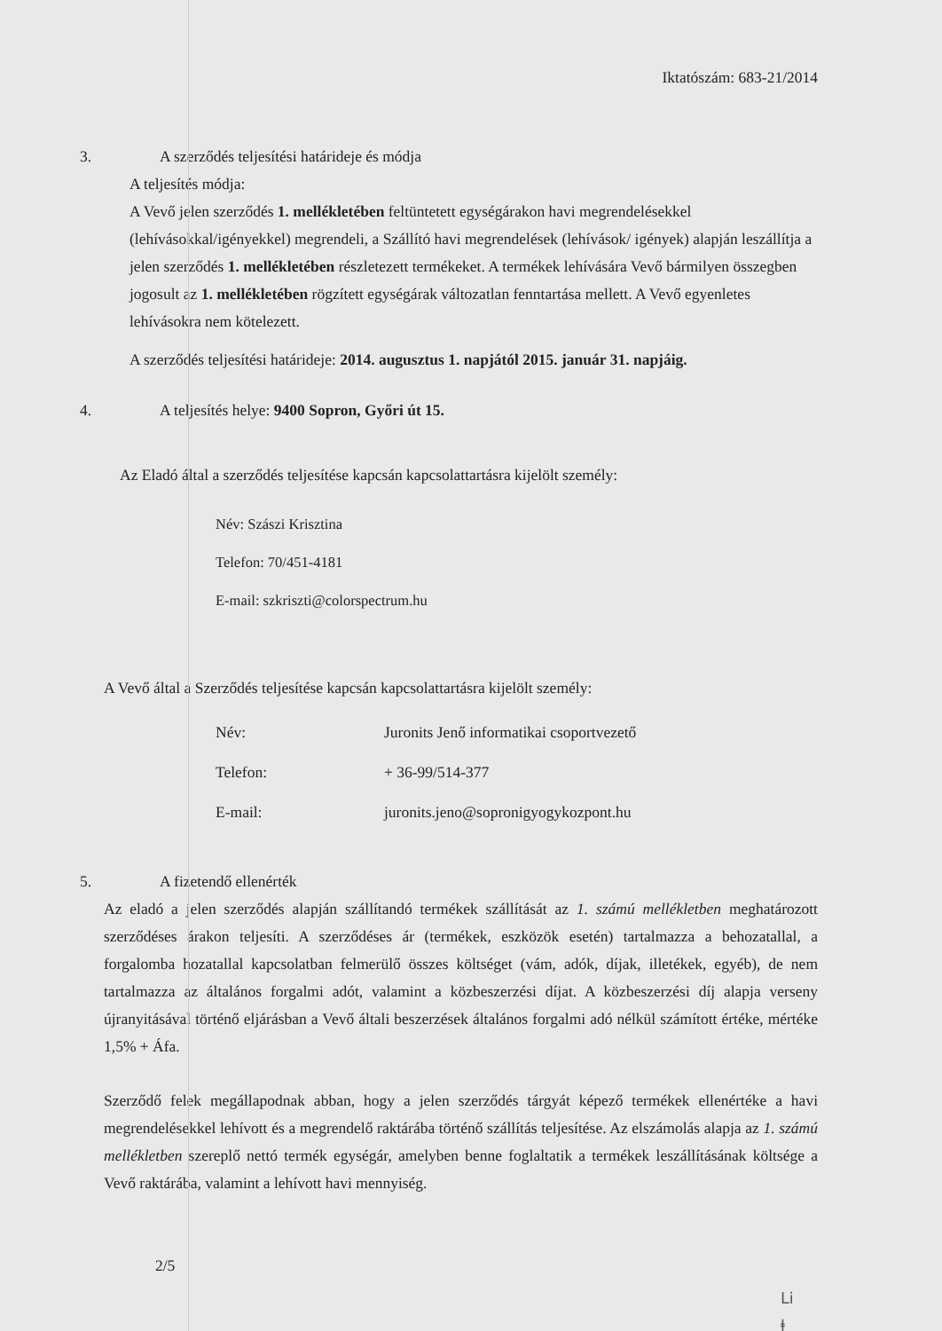Iktatószám: 683-21/2014
3. A szerződés teljesítési határideje és módja
A teljesítés módja:
A Vevő jelen szerződés 1. mellékletében feltüntetett egységárakon havi megrendelésekkel (lehívásokkal/igényekkel) megrendeli, a Szállító havi megrendelések (lehívások/ igények) alapján leszállítja a jelen szerződés 1. mellékletében részletezett termékeket. A termékek lehívására Vevő bármilyen összegben jogosult az 1. mellékletében rögzített egységárak változatlan fenntartása mellett. A Vevő egyenletes lehívásokra nem kötelezett.
A szerződés teljesítési határideje: 2014. augusztus 1. napjától 2015. január 31. napjáig.
4. A teljesítés helye: 9400 Sopron, Győri út 15.
Az Eladó által a szerződés teljesítése kapcsán kapcsolattartásra kijelölt személy:
Név: Szászi Krisztina
Telefon: 70/451-4181
E-mail: szkriszti@colorspectrum.hu
A Vevő által a Szerződés teljesítése kapcsán kapcsolattartásra kijelölt személy:
| Név: | Juronits Jenő informatikai csoportvezető |
| Telefon: | + 36-99/514-377 |
| E-mail: | juronits.jeno@sopronigyogykozpont.hu |
5. A fizetendő ellenérték
Az eladó a jelen szerződés alapján szállítandó termékek szállítását az 1. számú mellékletben meghatározott szerződéses árakon teljesíti. A szerződéses ár (termékek, eszközök esetén) tartalmazza a behozatallal, a forgalomba hozatallal kapcsolatban felmerülő összes költséget (vám, adók, díjak, illetékek, egyéb), de nem tartalmazza az általános forgalmi adót, valamint a közbeszerzési díjat. A közbeszerzési díj alapja verseny újranyitásával történő eljárásban a Vevő általi beszerzések általános forgalmi adó nélkül számított értéke, mértéke 1,5% + Áfa.
Szerződő felek megállapodnak abban, hogy a jelen szerződés tárgyát képező termékek ellenértéke a havi megrendelésekkel lehívott és a megrendelő raktárába történő szállítás teljesítése. Az elszámolás alapja az 1. számú mellékletben szereplő nettó termék egységár, amelyben benne foglaltatik a termékek leszállításának költsége a Vevő raktárába, valamint a lehívott havi mennyiség.
2/5
Li ⱡ